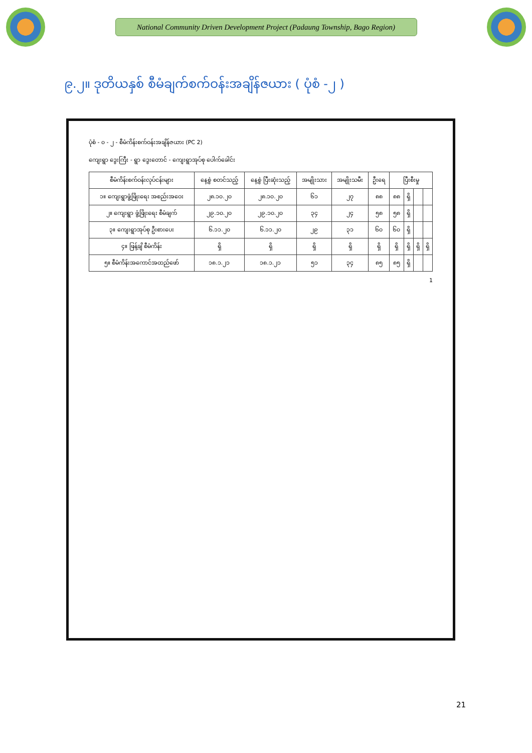National Community Driven Development Project (Padaung Township, Bago Region)
၉.၂။ ဒုတိယနှစ် စီမံချက်စက်ဝန်းအချိန်ဇယား ( ပုံစံ -၂ )
ပုံစံ - ၀ - ၂ - စီမံကိန်းစက်ဝန်းအချိန်ဇယား (PC 2)
ကျေးရွာ ဒွေးကြီး - ရွာ ဒွေးတောင် - ကျေးရွာအုပ်စု ပေါက်ခေါင်း
| စီမံကိန်းစက်ဝန်းလုပ်ငန်းများ | နေ့စွဲ စတင်သည့် | နေ့စွဲ ပြီးဆုံးသည့် | အမျိုးသား | အမျိုးသမီး | ဦးရေ | ပြီးစီးမှု | | | |
| --- | --- | --- | --- | --- | --- | --- | --- | --- | --- |
| ၁။ ကျေးရွာဖွံ့ဖြိုးရေး အစည်းအဝေး | ၂၈.၁၀.၂၀ | ၂၈.၁၀.၂၀ | ၆၁ | ၂၇ | ၈၈ | ၈၈ | ရှိ | | |
| ၂။ ကျေးရွာ ဖွံ့ဖြိုးရေး စီမံချက် | ၂၉.၁၀.၂၀ | ၂၉.၁၀.၂၀ | ၃၄ | ၂၄ | ၅၈ | ၅၈ | ရှိ | | |
| ၃။ ကျေးရွာအုပ်စု ဦးစားပေး | ၆.၁၁.၂၀ | ၆.၁၁.၂၀ | ၂၉ | ၃၁ | ၆၀ | ၆၀ | ရှိ | | |
| ၄။ ဖြန့်ချိ စီမံကိန်း | ရှိ | ရှိ | ရှိ | ရှိ | ရှိ | ရှိ | ရှိ | ရှိ | ရှိ |
| ၅။ စီမံကိန်းအကောင်အထည်ဖော် | ၁၈.၁.၂၁ | ၁၈.၁.၂၁ | ၅၁ | ၃၄ | ၈၅ | ၈၅ | ရှိ | | |
1
21